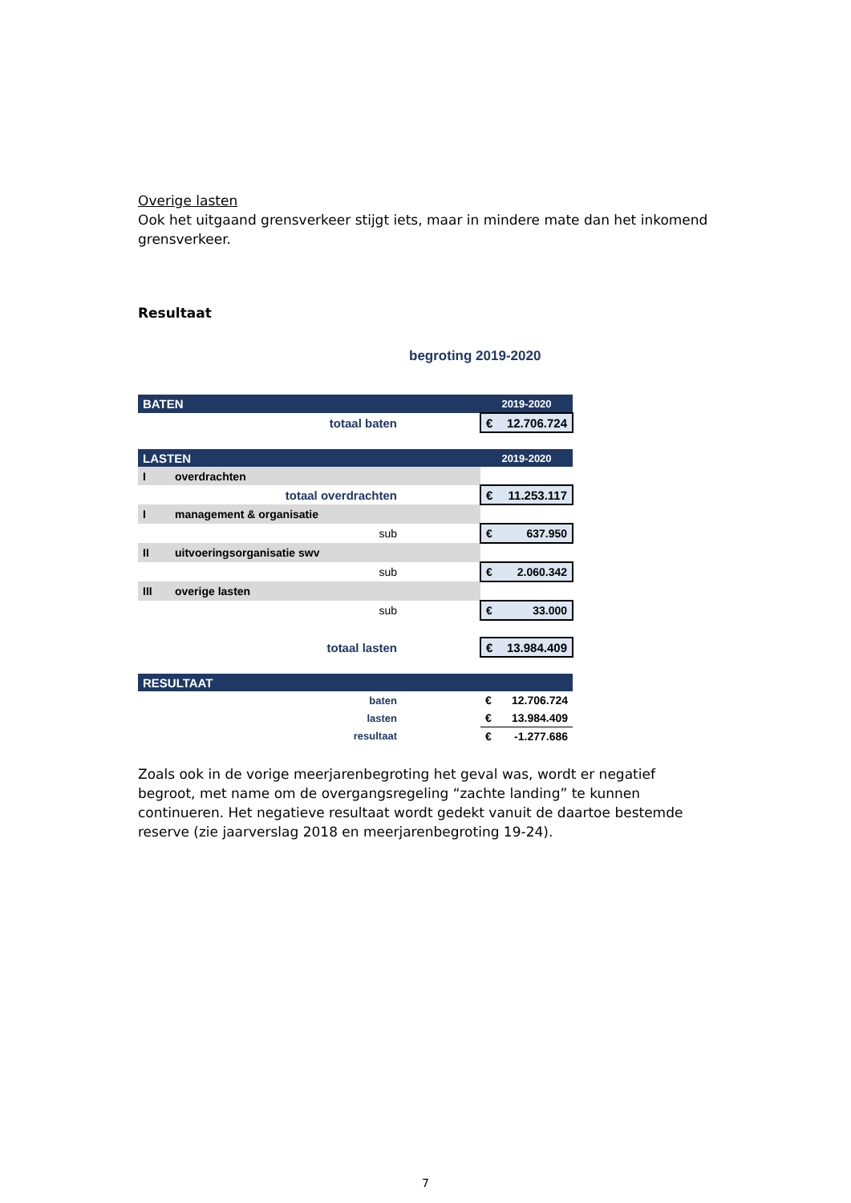Overige lasten
Ook het uitgaand grensverkeer stijgt iets, maar in mindere mate dan het inkomend grensverkeer.
Resultaat
begroting 2019-2020
| BATEN | | | 2019-2020 |
| --- | --- | --- | --- |
| totaal baten | | | € 12.706.724 |
| LASTEN | | | 2019-2020 |
| I | overdrachten | | |
| totaal overdrachten | | | € 11.253.117 |
| I | management & organisatie | | |
| sub | | | € 637.950 |
| II | uitvoeringsorganisatie swv | | |
| sub | | | € 2.060.342 |
| III | overige lasten | | |
| sub | | | € 33.000 |
| totaal lasten | | | € 13.984.409 |
| RESULTAAT | | | |
| baten | | | € 12.706.724 |
| lasten | | | € 13.984.409 |
| resultaat | | | € -1.277.686 |
Zoals ook in de vorige meerjarenbegroting het geval was, wordt er negatief begroot, met name om de overgangsregeling “zachte landing” te kunnen continueren. Het negatieve resultaat wordt gedekt vanuit de daartoe bestemde reserve (zie jaarverslag 2018 en meerjarenbegroting 19-24).
7